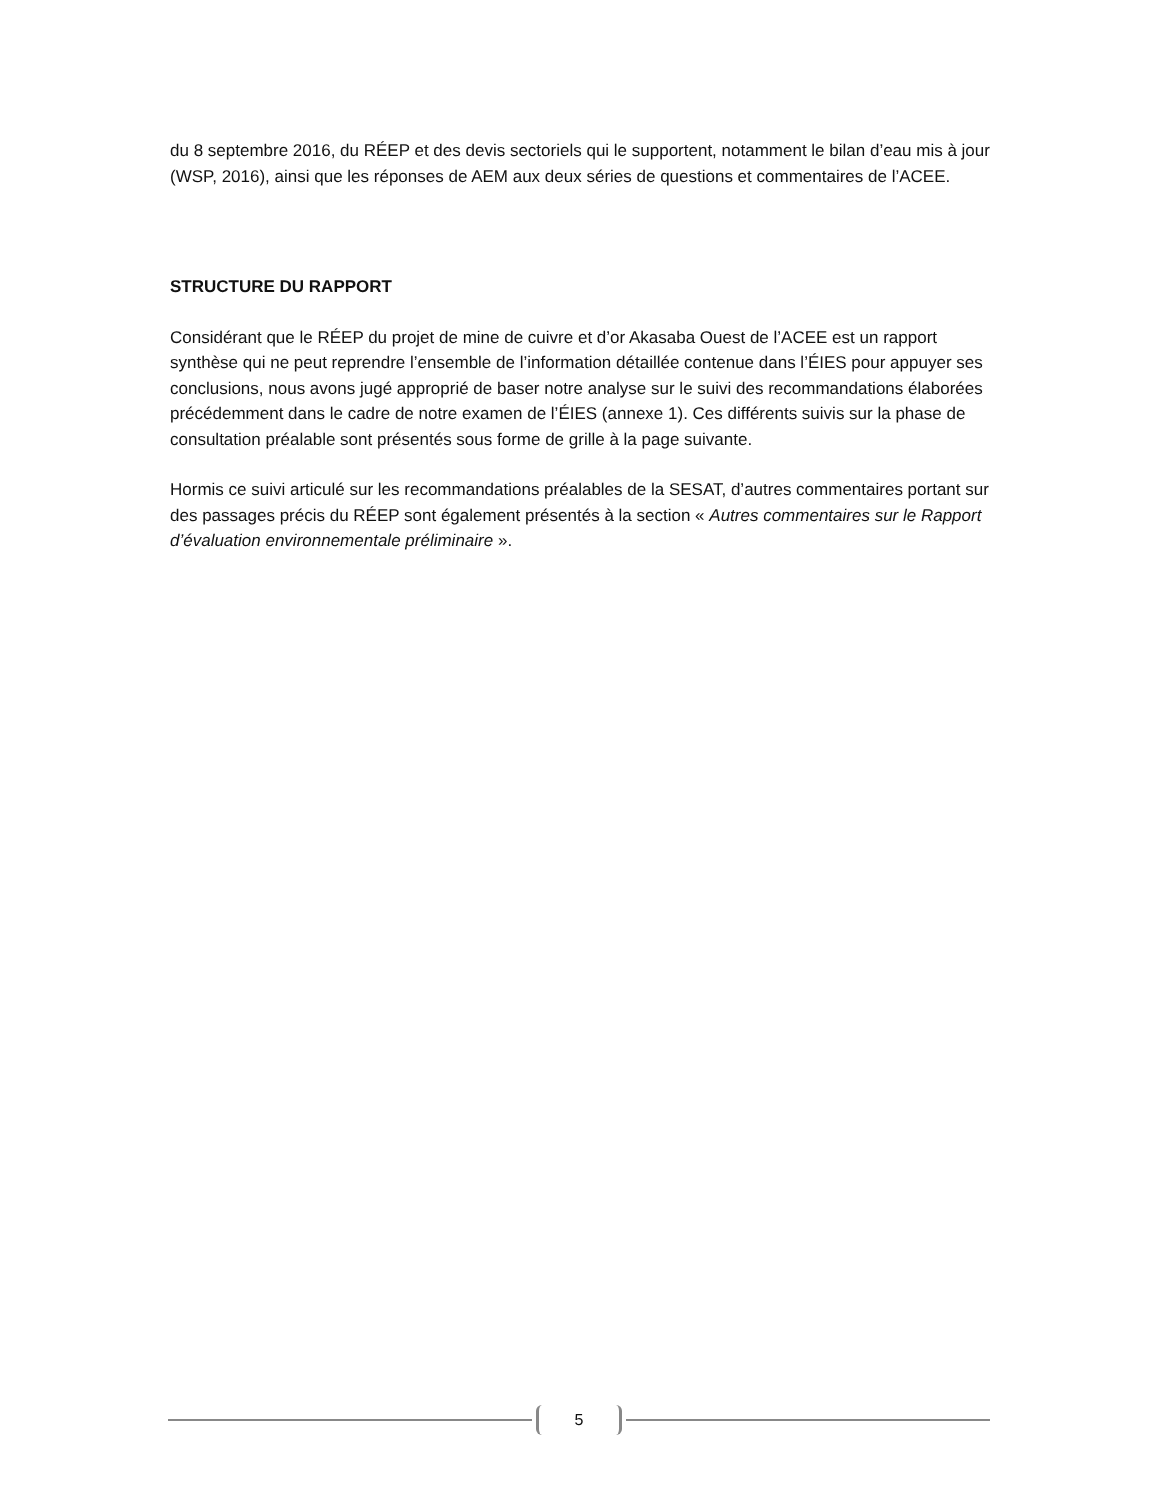du 8 septembre 2016, du RÉEP et des devis sectoriels qui le supportent, notamment le bilan d’eau mis à jour (WSP, 2016), ainsi que les réponses de AEM aux deux séries de questions et commentaires de l’ACEE.
STRUCTURE DU RAPPORT
Considérant que le RÉEP du projet de mine de cuivre et d’or Akasaba Ouest de l’ACEE est un rapport synthèse qui ne peut reprendre l’ensemble de l’information détaillée contenue dans l’ÉIES pour appuyer ses conclusions, nous avons jugé approprié de baser notre analyse sur le suivi des recommandations élaborées précédemment dans le cadre de notre examen de l’ÉIES (annexe 1). Ces différents suivis sur la phase de consultation préalable sont présentés sous forme de grille à la page suivante.
Hormis ce suivi articulé sur les recommandations préalables de la SESAT, d’autres commentaires portant sur des passages précis du RÉEP sont également présentés à la section « Autres commentaires sur le Rapport d’évaluation environnementale préliminaire ».
5